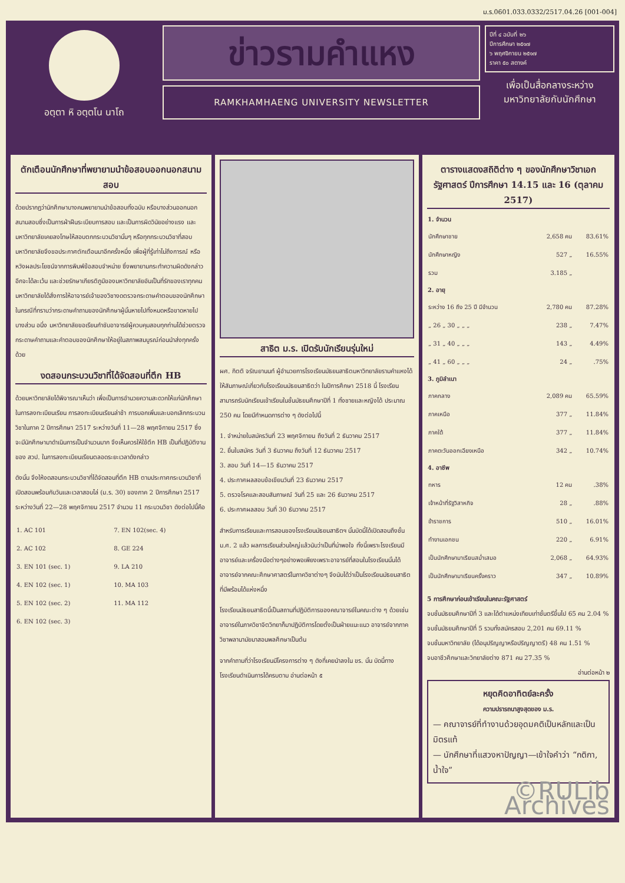ม.ร.0601.033.0332/2517.04.26 [001-004]
อตฺตา หิ อตฺตโน นาโถ
ข่าวรามคำแหง
RAMKHAMHAENG UNIVERSITY NEWSLETTER
ปีที่ ๔ ฉบับที่ ๒๖
ปีการศึกษา ๒๕๑๗
๖ พฤศจิกายน ๒๕๑๗
ราคา ๕๐ สตางค์
เพื่อเป็นสื่อกลางระหว่าง มหาวิทยาลัยกับนักศึกษา
ตักเตือนนักศึกษาที่พยายามนำข้อสอบออกนอกสนามสอบ
ด้วยปรากฏว่านักศึกษาบางคนพยายามนำข้อสอบทั้งฉบับ หรือบางส่วนออกนอกสนามสอบซึ่งเป็นการฝ่าฝืนระเบียบการสอบ และเป็นการผิดวินัยอย่างแรง และมหาวิทยาลัยเคยลงโทษให้สอบตกกระบวนวิชานั้นๆ หรือทุกกระบวนวิชาที่สอบ มหาวิทยาลัยจึงขอประกาศตักเตือนมาอีกครั้งหนึ่ง เพื่อผู้ที่รู้เท่าไม่ถึงการณ์ หรือหวังผลประโยชน์จากการพิมพ์ข้อสอบจำหน่าย ซึ่งพยายามกระทำความผิดดังกล่าวอีกจะได้ละเว้น และช่วยรักษาเกียรติภูมิของมหาวิทยาลัยอันเป็นที่รักของเราทุกคน มหาวิทยาลัยได้สั่งการให้อาจารย์เจ้าของวิชางดตรวจกระดาษคำตอบของนักศึกษา ในกรณีที่ทราบว่ากระดาษคำถามของนักศึกษาผู้นั้นหายไปทั้งหมดหรือขาดหายไปบางส่วน อนึ่ง มหาวิทยาลัยขอเรียนกำชับอาจารย์ผู้ควบคุมสอบทุกท่านได้ช่วยตรวจกระดาษคำถามและคำตอบของนักศึกษาให้อยู่ในสภาพสมบูรณ์ก่อนนำส่งทุกครั้งด้วย
งดสอนกระบวนวิชาที่ได้จัดสอนที่ตึก HB
ด้วยมหาวิทยาลัยได้พิจารณาเห็นว่า เพื่อเป็นการอำนวยความสะดวกให้แก่นักศึกษาในการลงทะเบียนเรียน การลงทะเบียนเรียนล่าช้า การบอกเพิ่มและบอกเลิกกระบวนวิชาในภาค 2 ปีการศึกษา 2517 ระหว่างวันที่ 11—28 พฤศจิกายน 2517 ซึ่งจะมีนักศึกษามาดำเนินการเป็นจำนวนมาก จึงเห็นควรให้ใช้ตึก HB เป็นที่ปฏิบัติงานของ สวป. ในการลงทะเบียนเรียนตลอดระยะเวลาดังกล่าว
ดังนั้น จึงให้งดสอนกระบวนวิชาที่ได้จัดสอนที่ตึก HB ตามประกาศกระบวนวิชาที่เปิดสอนพร้อมกับวันและเวลาสอบไล่ (ม.ร. 30) ของภาค 2 ปีการศึกษา 2517 ระหว่างวันที่ 22—28 พฤศจิกายน 2517 จำนวน 11 กระบวนวิชา ดังต่อไปนี้คือ
| 1. AC 101 | 7. EN 102(sec. 4) |
| 2. AC 102 | 8. GE 224 |
| 3. EN 101 (sec. 1) | 9. LA 210 |
| 4. EN 102 (sec. 1) | 10. MA 103 |
| 5. EN 102 (sec. 2) | 11. MA 112 |
| 6. EN 102 (sec. 3) | |
สาธิต ม.ร. เปิดรับนักเรียนรุ่นใหม่
ผศ. กิตติ จรัณยานนท์ ผู้อำนวยการโรงเรียนมัธยมสาธิตมหาวิทยาลัยรามคำแหงได้ให้สัมภาษณ์เกี่ยวกับโรงเรียนมัธยมสาธิตว่า ในปีการศึกษา 2518 นี้ โรงเรียนสามารถรับนักเรียนเข้าเรียนในชั้นมัธยมศึกษาปีที่ 1 ทั้งชายและหญิงได้ ประมาณ 250 คน โดยมีกำหนดการต่าง ๆ ดังต่อไปนี้
1. จำหน่ายใบสมัครวันที่ 23 พฤศจิกายน ถึงวันที่ 2 ธันวาคม 2517
2. ยื่นใบสมัคร วันที่ 3 ธันวาคม ถึงวันที่ 12 ธันวาคม 2517
3. สอบ วันที่ 14—15 ธันวาคม 2517
4. ประกาศผลสอบข้อเขียนวันที่ 23 ธันวาคม 2517
5. ตรวจโรคและสอบสัมภาษณ์ วันที่ 25 และ 26 ธันวาคม 2517
6. ประกาศผลสอบ วันที่ 30 ธันวาคม 2517
สำหรับการเรียนและการสอนของโรงเรียนมัธยมสาธิตฯ นั้นบัดนี้ได้เปิดสอนถึงชั้น ม.ศ. 2 แล้ว ผลการเรียนส่วนใหญ่แล้วนับว่าเป็นที่น่าพอใจ ทั้งนี้เพราะโรงเรียนมีอาจารย์และเครื่องมือต่างๆอย่างพอเพียงเพราะอาจารย์ที่สอนในโรงเรียนนั้นได้อาจารย์จากคณะศึกษาศาสตร์ในภาควิชาต่างๆ จึงนับได้ว่าเป็นโรงเรียนมัธยมสาธิตที่มีพร้อมได้แห่งหนึ่ง
โรงเรียนมัธยมสาธิตนี้เป็นสถานที่ปฏิบัติการของคณาจารย์ในคณะต่าง ๆ ด้วยเช่นอาจารย์ในภาควิชาจิตวิทยาก็มาปฏิบัติการโดยตั้งเป็นฝ่ายแนะแนว อาจารย์จากภาควิชาพลานามัยมาสอนพลศึกษาเป็นต้น
จากคำถามที่ว่าโรงเรียนมีโครงการต่าง ๆ ดังที่เคยนำลงใน ขร. นั้น บัดนี้ทางโรงเรียนดำเนินการได้ครบตาม อ่านต่อหน้า ๕
ตารางแสดงสถิติต่าง ๆ ของนักศึกษาวิชาเอกรัฐศาสตร์ ปีการศึกษา 14.15 และ 16 (ตุลาคม 2517)
| 1. จำนวน | | |
| --- | --- | --- |
| นักศึกษาชาย | 2,658 คน | 83.61% |
| นักศึกษาหญิง | 527 „ | 16.55% |
| รวม | 3.185 „ | |
| 2. อายุ | | |
| ระหว่าง 16 ถึง 25 ปี มีจำนวน | 2,780 คน | 87.28% |
| „ 26 „ 30 „ „ „ | 238 „ | 7.47% |
| „ 31 „ 40 „ „ „ | 143 „ | 4.49% |
| „ 41 „ 60 „ „ „ | 24 „ | .75% |
| 3. ภูมิลำเนา | | |
| ภาคกลาง | 2,089 คน | 65.59% |
| ภาคเหนือ | 377 „ | 11.84% |
| ภาคใต้ | 377 „ | 11.84% |
| ภาคตะวันออกเฉียงเหนือ | 342 „ | 10.74% |
| 4. อาชีพ | | |
| ทหาร | 12 คน | .38% |
| เจ้าหน้าที่รัฐวิสาหกิจ | 28 „ | .88% |
| ข้าราชการ | 510 „ | 16.01% |
| ทำงานเอกชน | 220 „ | 6.91% |
| เป็นนักศึกษามาเรียนสม่ำเสมอ | 2,068 „ | 64.93% |
| เป็นนักศึกษามาเรียนครั้งคราว | 347 „ | 10.89% |
5 การศึกษาก่อนเข้าเรียนในคณะรัฐศาสตร์
จบชั้นมัธยมศึกษาปีที่ 3 และได้ตำแหน่งเทียบเท่าชั้นตรีขึ้นไป 65 คน 2.04 %
จบชั้นมัธยมศึกษาปีที่ 5 รวมทั้งสมัครสอบ 2,201 คน 69.11 %
จบชั้นมหาวิทยาลัย (ได้อนุปริญญาหรือปริญญาตรี) 48 คน 1.51 %
จบอาชีวศึกษาและวิทยาลัยต่าง 871 คน 27.35 %
อ่านต่อหน้า ๒
หยุดคิดอาทิตย์ละครั้ง
ความปรารถนาสูงสุดของ ม.ร.
— คณาจารย์ที่ทำงานด้วยอุดมคติเป็นหลักและเป็นมิตรแท้
— นักศึกษาที่แสวงหาปัญญา—เข้าใจคำว่า “กติกา, น้ำใจ”
©RULib Archives